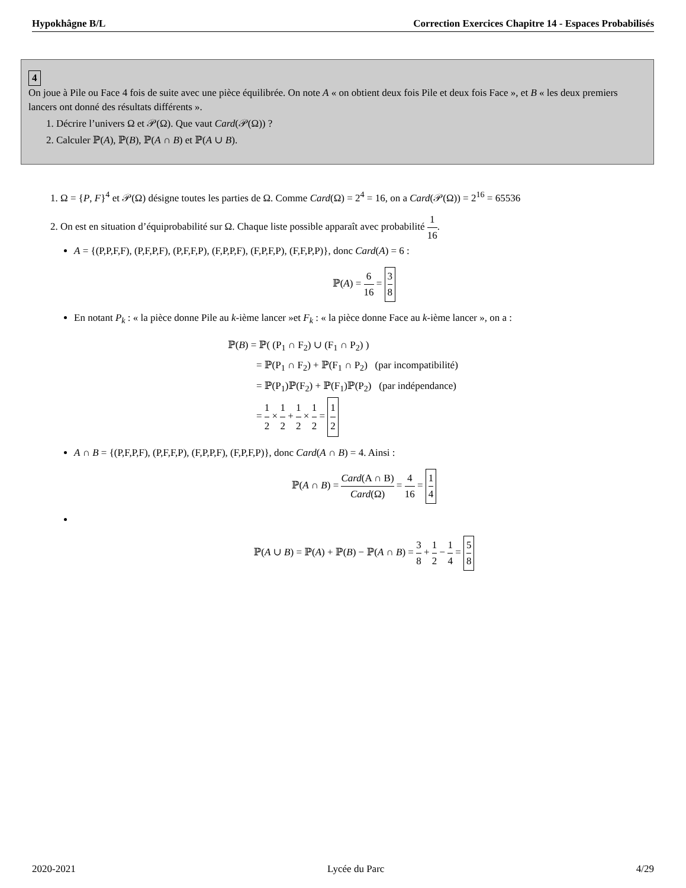Hypokhâgne B/L Correction Exercices Chapitre 14 - Espaces Probabilisés
4
On joue à Pile ou Face 4 fois de suite avec une pièce équilibrée. On note A « on obtient deux fois Pile et deux fois Face », et B « les deux premiers lancers ont donné des résultats différents ».
1. Décrire l’univers Ω et 𝒫(Ω). Que vaut Card(𝒫(Ω)) ?
2. Calculer ℙ(A), ℙ(B), ℙ(A ∩ B) et ℙ(A ∪ B).
1. Ω = {P, F}<sup>4</sup> et 𝒫(Ω) désigne toutes les parties de Ω. Comme Card(Ω) = 2<sup>4</sup> = 16, on a Card(𝒫(Ω)) = 2<sup>16</sup> = 65536
2. On est en situation d’équiprobabilité sur Ω. Chaque liste possible apparaît avec probabilité 1 16.
A = {(P,P,F,F), (P,F,P,F), (P,F,F,P), (F,P,P,F), (F,P,F,P), (F,F,P,P)}, donc Card(A) = 6 :
ℙ(A) = 6 16 = 3 8
En notant P<sub>k</sub> : « la pièce donne Pile au k-ième lancer »et F<sub>k</sub> : « la pièce donne Face au k-ième lancer », on a :
ℙ(B) = ℙ( (P<sub>1</sub> ∩ F<sub>2</sub>) ∪ (F<sub>1</sub> ∩ P<sub>2</sub>) )
= ℙ(P<sub>1</sub> ∩ F<sub>2</sub>) + ℙ(F<sub>1</sub> ∩ P<sub>2</sub>) (par incompatibilité)
= ℙ(P<sub>1</sub>)ℙ(F<sub>2</sub>) + ℙ(F<sub>1</sub>)ℙ(P<sub>2</sub>) (par indépendance)
= 1 2 × 1 2 + 1 2 × 1 2 = 1 2
A ∩ B = {(P,F,P,F), (P,F,F,P), (F,P,P,F), (F,P,F,P)}, donc Card(A ∩ B) = 4. Ainsi :
ℙ(A ∩ B) = Card(A ∩ B) Card(Ω) = 4 16 = 1 4
ℙ(A ∪ B) = ℙ(A) + ℙ(B) − ℙ(A ∩ B) = 3 8 + 1 2 − 1 4 = 5 8
2020-2021 Lycée du Parc 4/29